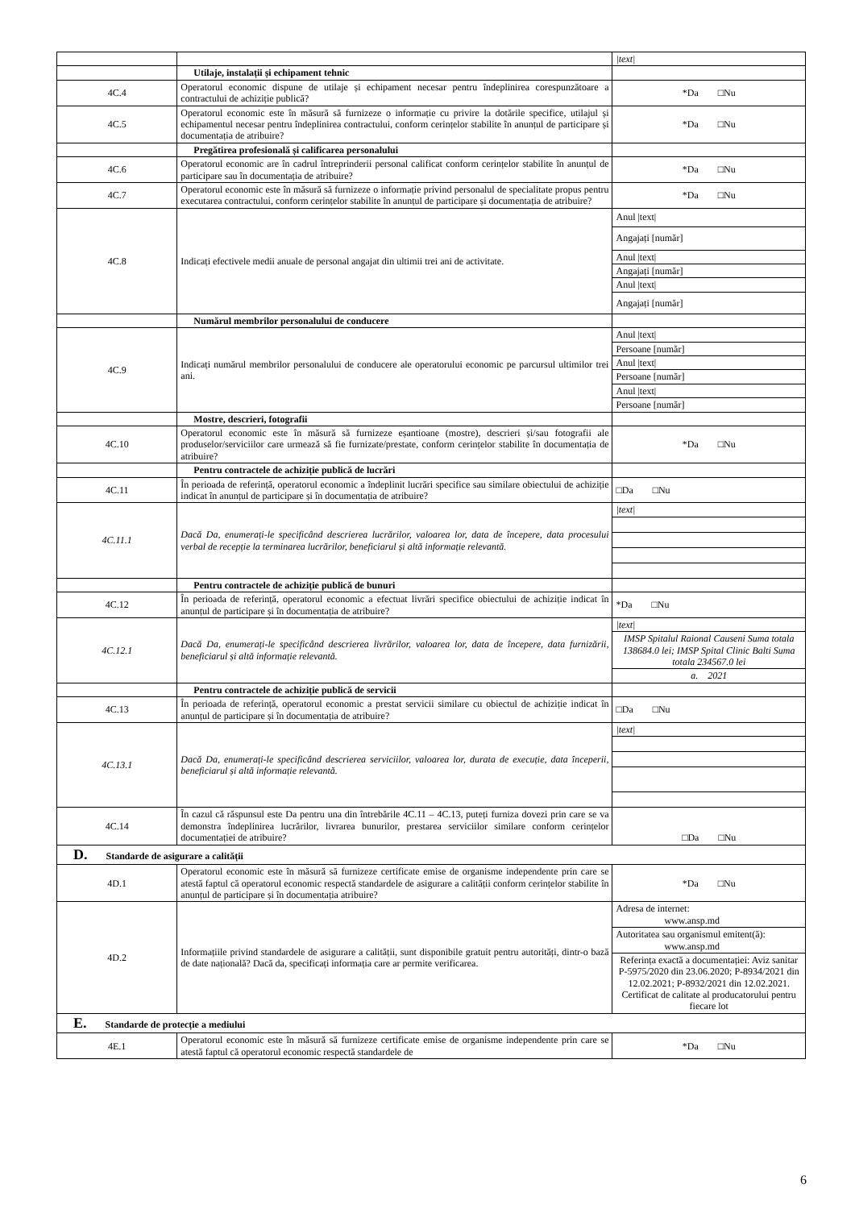| | | /text/ |
| | Utilaje, instalații și echipament tehnic | |
| 4C.4 | Operatorul economic dispune de utilaje și echipament necesar pentru îndeplinirea corespunzătoare a contractului de achiziție publică? | *Da □Nu |
| 4C.5 | Operatorul economic este în măsură să furnizeze o informație cu privire la dotările specifice, utilajul și echipamentul necesar pentru îndeplinirea contractului, conform cerințelor stabilite în anunțul de participare și documentația de atribuire? | *Da □Nu |
| | Pregătirea profesională și calificarea personalului | |
| 4C.6 | Operatorul economic are în cadrul întreprinderii personal calificat conform cerințelor stabilite în anunțul de participare sau în documentația de atribuire? | *Da □Nu |
| 4C.7 | Operatorul economic este în măsură să furnizeze o informație privind personalul de specialitate propus pentru executarea contractului, conform cerințelor stabilite în anunțul de participare și documentația de atribuire? | *Da □Nu |
| 4C.8 | Indicați efectivele medii anuale de personal angajat din ultimii trei ani de activitate. | Anul /text/ |
| | | Angajați [număr] |
| | | Anul /text/ |
| | | Angajați [număr] |
| | | Anul /text/ |
| | | Angajați [număr] |
| | Numărul membrilor personalului de conducere | |
| 4C.9 | Indicați numărul membrilor personalului de conducere ale operatorului economic pe parcursul ultimilor trei ani. | Anul /text/ |
| | | Persoane [număr] |
| | | Anul /text/ |
| | | Persoane [număr] |
| | | Anul /text/ |
| | | Persoane [număr] |
| | Mostre, descrieri, fotografii | |
| 4C.10 | Operatorul economic este în măsură să furnizeze eșantioane (mostre), descrieri și/sau fotografii ale produselor/serviciilor care urmează să fie furnizate/prestate, conform cerințelor stabilite în documentația de atribuire? | *Da □Nu |
| | Pentru contractele de achiziție publică de lucrări | |
| 4C.11 | În perioada de referință, operatorul economic a îndeplinit lucrări specifice sau similare obiectului de achiziție indicat în anunțul de participare și în documentația de atribuire? | □Da □Nu |
| 4C.11.1 | Dacă Da, enumerați-le specificând descrierea lucrărilor, valoarea lor, data de începere, data procesului verbal de recepție la terminarea lucrărilor, beneficiarul și altă informație relevantă. | /text/ |
| | Pentru contractele de achiziție publică de bunuri | |
| 4C.12 | În perioada de referință, operatorul economic a efectuat livrări specifice obiectului de achiziție indicat în anunțul de participare și în documentația de atribuire? | *Da □Nu |
| 4C.12.1 | Dacă Da, enumerați-le specificând descrierea livrărilor, valoarea lor, data de începere, data furnizării, beneficiarul și altă informație relevantă. | /text/ |
| | | IMSP Spitalul Raional Causeni Suma totala 138684.0 lei; IMSP Spital Clinic Balti Suma totala 234567.0 lei |
| | | a. 2021 |
| | Pentru contractele de achiziție publică de servicii | |
| 4C.13 | În perioada de referință, operatorul economic a prestat servicii similare cu obiectul de achiziție indicat în anunțul de participare și în documentația de atribuire? | □Da □Nu |
| 4C.13.1 | Dacă Da, enumerați-le specificând descrierea serviciilor, valoarea lor, durata de execuție, data începerii, beneficiarul și altă informație relevantă. | /text/ |
| 4C.14 | În cazul că răspunsul este Da pentru una din întrebările 4C.11 – 4C.13, puteți furniza dovezi prin care se va demonstra îndeplinirea lucrărilor, livrarea bunurilor, prestarea serviciilor similare conform cerințelor documentației de atribuire? | □Da □Nu |
| D. Standarde de asigurare a calității | | |
| 4D.1 | Operatorul economic este în măsură să furnizeze certificate emise de organisme independente prin care se atestă faptul că operatorul economic respectă standardele de asigurare a calității conform cerințelor stabilite în anunțul de participare și în documentația atribuire? | *Da □Nu |
| 4D.2 | Informațiile privind standardele de asigurare a calității, sunt disponibile gratuit pentru autorități, dintr-o bază de date națională? Dacă da, specificați informația care ar permite verificarea. | Adresa de internet: www.ansp.md |
| | | Autoritatea sau organismul emitent(ă): www.ansp.md |
| | | Referința exactă a documentației: Aviz sanitar P-5975/2020 din 23.06.2020; P-8934/2021 din 12.02.2021; P-8932/2021 din 12.02.2021. Certificat de calitate al producatorului pentru fiecare lot |
| E. Standarde de protecție a mediului | | |
| 4E.1 | Operatorul economic este în măsură să furnizeze certificate emise de organisme independente prin care se atestă faptul că operatorul economic respectă standardele de | *Da □Nu |
6